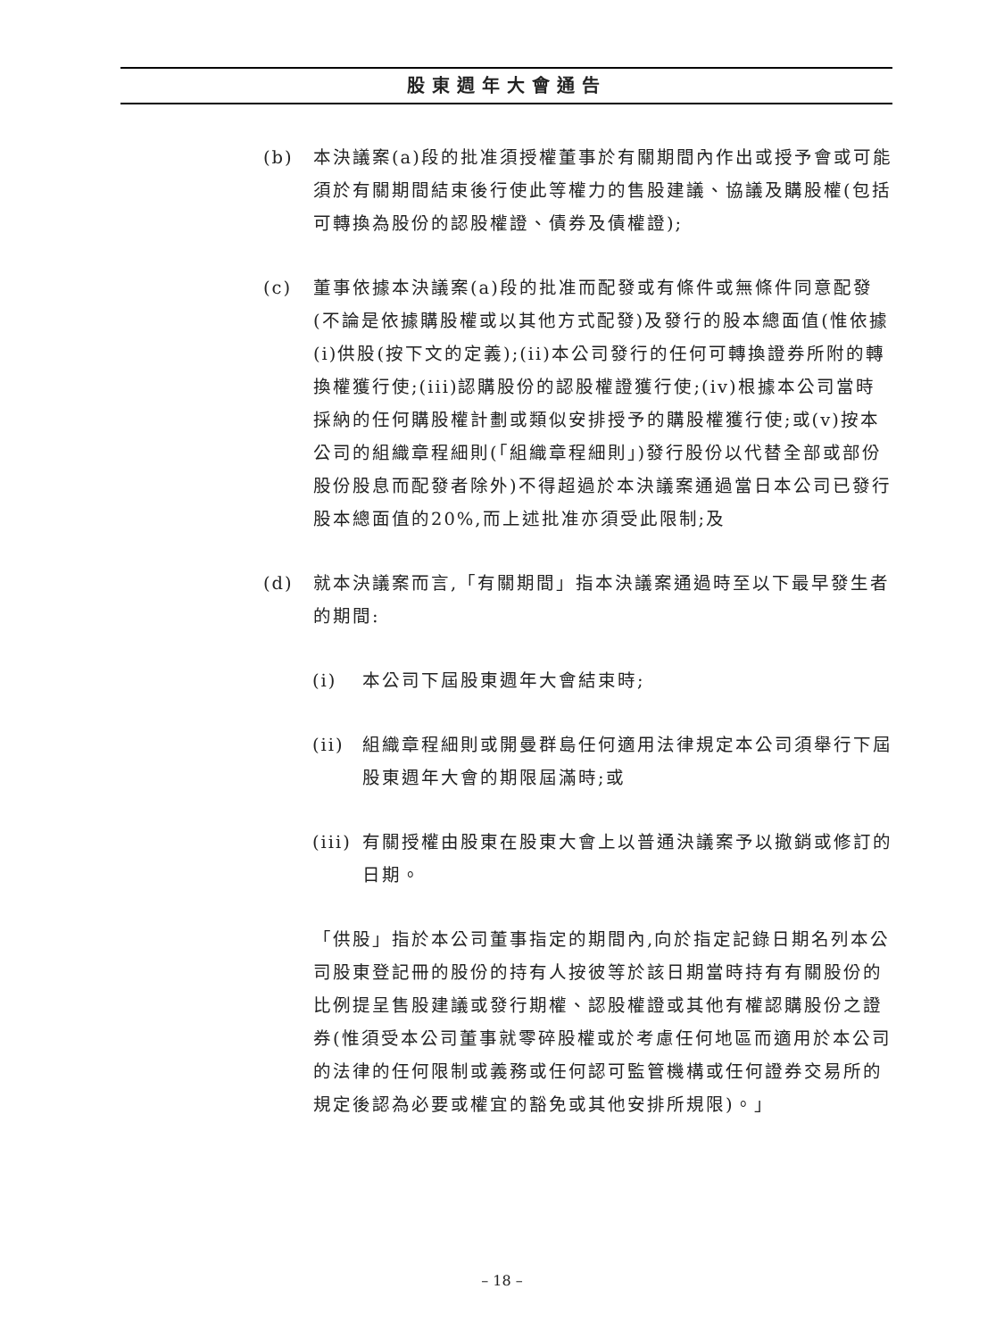股東週年大會通告
(b) 本決議案(a)段的批准須授權董事於有關期間內作出或授予會或可能須於有關期間結束後行使此等權力的售股建議、協議及購股權(包括可轉換為股份的認股權證、債券及債權證);
(c) 董事依據本決議案(a)段的批准而配發或有條件或無條件同意配發(不論是依據購股權或以其他方式配發)及發行的股本總面值(惟依據(i)供股(按下文的定義);(ii)本公司發行的任何可轉換證券所附的轉換權獲行使;(iii)認購股份的認股權證獲行使;(iv)根據本公司當時採納的任何購股權計劃或類似安排授予的購股權獲行使;或(v)按本公司的組織章程細則(「組織章程細則」)發行股份以代替全部或部份股份股息而配發者除外)不得超過於本決議案通過當日本公司已發行股本總面值的20%,而上述批准亦須受此限制;及
(d) 就本決議案而言,「有關期間」指本決議案通過時至以下最早發生者的期間:
(i) 本公司下屆股東週年大會結束時;
(ii) 組織章程細則或開曼群島任何適用法律規定本公司須舉行下屆股東週年大會的期限屆滿時;或
(iii)
有關授權由股東在股東大會上以普通決議案予以撤銷或修訂的日期。
「供股」指於本公司董事指定的期間內,向於指定記錄日期名列本公司股東登記冊的股份的持有人按彼等於該日期當時持有有關股份的比例提呈售股建議或發行期權、認股權證或其他有權認購股份之證券(惟須受本公司董事就零碎股權或於考慮任何地區而適用於本公司的法律的任何限制或義務或任何認可監管機構或任何證券交易所的規定後認為必要或權宜的豁免或其他安排所規限)。」
– 18 –